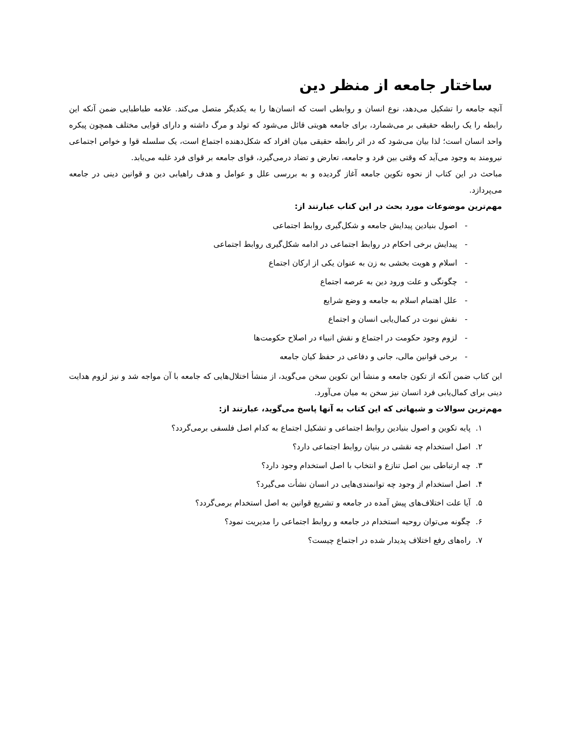ساختار جامعه از منظر دین
آنچه جامعه را تشکیل می‌دهد، نوع انسان و روابطی است که انسان‌ها را به یکدیگر متصل می‌کند. علامه طباطبایی ضمن آنکه این رابطه را یک رابطه حقیقی بر می‌شمارد، برای جامعه هویتی قائل می‌شود که تولد و مرگ داشته و دارای قوایی مختلف همچون پیکره واحد انسان است؛ لذا بیان می‌شود که در اثر رابطه حقیقی میان افراد که شکل‌دهنده اجتماع است، یک سلسله قوا و خواص اجتماعی نیرومند به وجود می‌آید که وقتی بین فرد و جامعه، تعارض و تضاد درمی‌گیرد، قوای جامعه بر قوای فرد غلبه می‌یابد.
مباحث در این کتاب از نحوه تکوین جامعه آغاز گردیده و به بررسی علل و عوامل و هدف راهیابی دین و قوانین دینی در جامعه می‌پردازد.
مهم‌ترین موضوعات مورد بحث در این کتاب عبارتند از:
- اصول بنیادین پیدایش جامعه و شکل‌گیری روابط اجتماعی
- پیدایش برخی احکام در روابط اجتماعی در ادامه شکل‌گیری روابط اجتماعی
- اسلام و هویت بخشی به زن به عنوان یکی از ارکان اجتماع
- چگونگی و علت ورود دین به عرصه اجتماع
- علل اهتمام اسلام به جامعه و وضع شرایع
- نقش نبوت در کمال‌یابی انسان و اجتماع
- لزوم وجود حکومت در اجتماع و نقش انبیاء در اصلاح حکومت‌ها
- برخی قوانین مالی، جانی و دفاعی در حفظ کیان جامعه
این کتاب ضمن آنکه از تکون جامعه و منشأ این تکوین سخن می‌گوید، از منشأ اختلال‌هایی که جامعه با آن مواجه شد و نیز لزوم هدایت دینی برای کمال‌یابی فرد انسان نیز سخن به میان می‌آورد.
مهم‌ترین سوالات و شبهاتی که این کتاب به آنها پاسخ می‌گوید، عبارتند از:
۱. پایه تکوین و اصول بنیادین روابط اجتماعی و تشکیل اجتماع به کدام اصل فلسفی برمی‌گردد؟
۲. اصل استخدام چه نقشی در بنیان روابط اجتماعی دارد؟
۳. چه ارتباطی بین اصل تنازع و انتخاب با اصل استخدام وجود دارد؟
۴. اصل استخدام از وجود چه توانمندی‌هایی در انسان نشأت می‌گیرد؟
۵. آیا علت اختلاف‌های پیش آمده در جامعه و تشریع قوانین به اصل استخدام برمی‌گردد؟
۶. چگونه می‌توان روحیه استخدام در جامعه و روابط اجتماعی را مدیریت نمود؟
۷. راه‌های رفع اختلاف پدیدار شده در اجتماع چیست؟